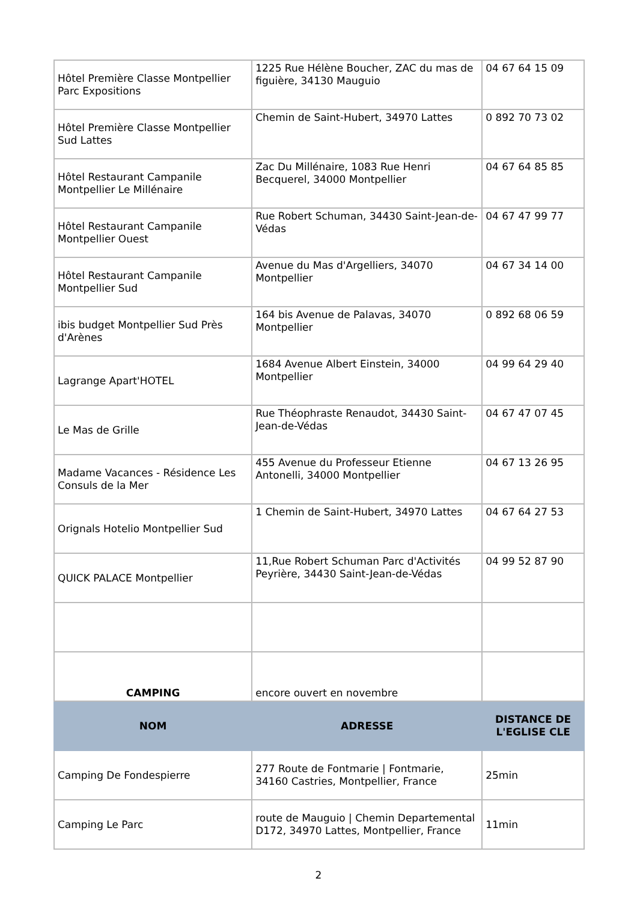| Hôtel Première Classe Montpellier Parc Expositions | 1225 Rue Hélène Boucher, ZAC du mas de figuière, 34130 Mauguio | 04 67 64 15 09 |
| Hôtel Première Classe Montpellier Sud Lattes | Chemin de Saint-Hubert, 34970 Lattes | 0 892 70 73 02 |
| Hôtel Restaurant Campanile Montpellier Le Millénaire | Zac Du Millénaire, 1083 Rue Henri Becquerel, 34000 Montpellier | 04 67 64 85 85 |
| Hôtel Restaurant Campanile Montpellier Ouest | Rue Robert Schuman, 34430 Saint-Jean-de-Védas | 04 67 47 99 77 |
| Hôtel Restaurant Campanile Montpellier Sud | Avenue du Mas d'Argelliers, 34070 Montpellier | 04 67 34 14 00 |
| ibis budget Montpellier Sud Près d'Arènes | 164 bis Avenue de Palavas, 34070 Montpellier | 0 892 68 06 59 |
| Lagrange Apart'HOTEL | 1684 Avenue Albert Einstein, 34000 Montpellier | 04 99 64 29 40 |
| Le Mas de Grille | Rue Théophraste Renaudot, 34430 Saint-Jean-de-Védas | 04 67 47 07 45 |
| Madame Vacances - Résidence Les Consuls de la Mer | 455 Avenue du Professeur Etienne Antonelli, 34000 Montpellier | 04 67 13 26 95 |
| Orignals Hotelio Montpellier Sud | 1 Chemin de Saint-Hubert, 34970 Lattes | 04 67 64 27 53 |
| QUICK PALACE Montpellier | 11,Rue Robert Schuman Parc d'Activités Peyrière, 34430 Saint-Jean-de-Védas | 04 99 52 87 90 |
| CAMPING | encore ouvert en novembre | |
| NOM | ADRESSE | DISTANCE DE L'EGLISE CLE |
| Camping De Fondespierre | 277 Route de Fontmarie / Fontmarie, 34160 Castries, Montpellier, France | 25min |
| Camping Le Parc | route de Mauguio / Chemin Departemental D172, 34970 Lattes, Montpellier, France | 11min |
2